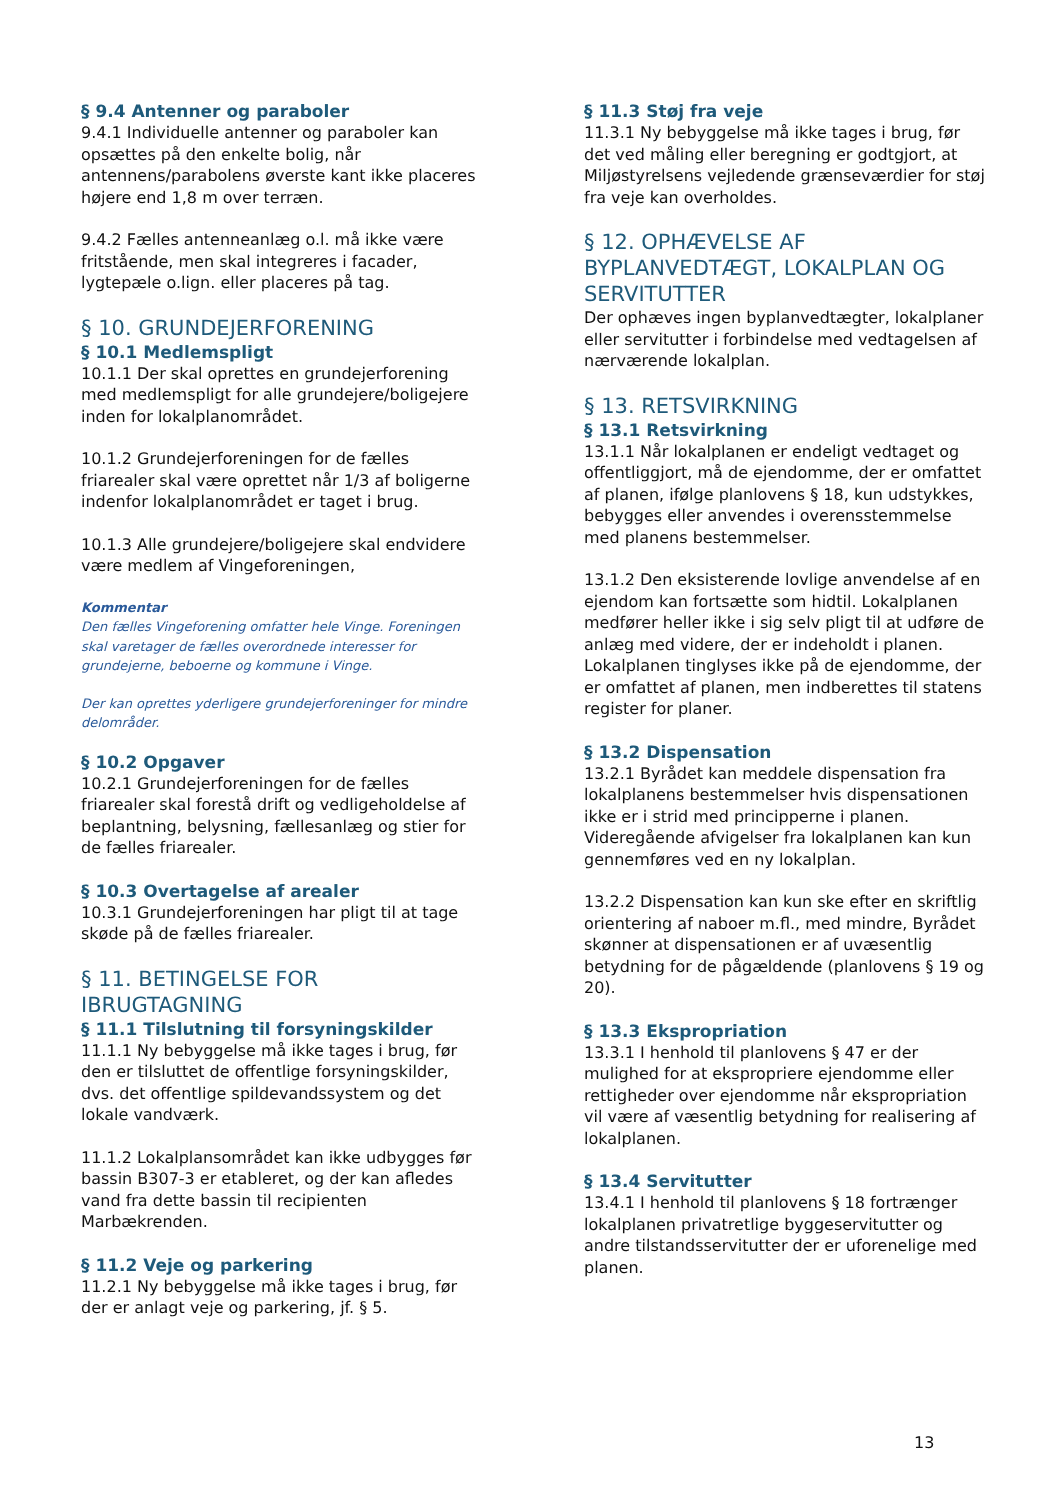§ 9.4 Antenner og paraboler
9.4.1 Individuelle antenner og paraboler kan opsættes på den enkelte bolig, når antennens/parabolens øverste kant ikke placeres højere end 1,8 m over terræn.
9.4.2 Fælles antenneanlæg o.l. må ikke være fritstående, men skal integreres i facader, lygtepæle o.lign. eller placeres på tag.
§ 10. GRUNDEJERFORENING
§ 10.1 Medlemspligt
10.1.1 Der skal oprettes en grundejerforening med medlemspligt for alle grundejere/boligejere inden for lokalplanområdet.
10.1.2 Grundejerforeningen for de fælles friarealer skal være oprettet når 1/3 af boligerne indenfor lokalplanområdet er taget i brug.
10.1.3 Alle grundejere/boligejere skal endvidere være medlem af Vingeforeningen,
Kommentar
Den fælles Vingeforening omfatter hele Vinge. Foreningen skal varetager de fælles overordnede interesser for grundejerne, beboerne og kommune i Vinge.
Der kan oprettes yderligere grundejerforeninger for mindre delområder.
§ 10.2 Opgaver
10.2.1 Grundejerforeningen for de fælles friarealer skal forestå drift og vedligeholdelse af beplantning, belysning, fællesanlæg og stier for de fælles friarealer.
§ 10.3 Overtagelse af arealer
10.3.1 Grundejerforeningen har pligt til at tage skøde på de fælles friarealer.
§ 11. BETINGELSE FOR IBRUGTAGNING
§ 11.1 Tilslutning til forsyningskilder
11.1.1 Ny bebyggelse må ikke tages i brug, før den er tilsluttet de offentlige forsyningskilder, dvs. det offentlige spildevandssystem og det lokale vandværk.
11.1.2 Lokalplansområdet kan ikke udbygges før bassin B307-3 er etableret, og der kan afledes vand fra dette bassin til recipienten Marbækrenden.
§ 11.2 Veje og parkering
11.2.1 Ny bebyggelse må ikke tages i brug, før der er anlagt veje og parkering, jf. § 5.
§ 11.3 Støj fra veje
11.3.1 Ny bebyggelse må ikke tages i brug, før det ved måling eller beregning er godtgjort, at Miljøstyrelsens vejledende grænseværdier for støj fra veje kan overholdes.
§ 12. OPHÆVELSE AF BYPLANVEDTÆGT, LOKALPLAN OG SERVITUTTER
Der ophæves ingen byplanvedtægter, lokalplaner eller servitutter i forbindelse med vedtagelsen af nærværende lokalplan.
§ 13. RETSVIRKNING
§ 13.1 Retsvirkning
13.1.1 Når lokalplanen er endeligt vedtaget og offentliggjort, må de ejendomme, der er omfattet af planen, ifølge planlovens § 18, kun udstykkes, bebygges eller anvendes i overensstemmelse med planens bestemmelser.
13.1.2 Den eksisterende lovlige anvendelse af en ejendom kan fortsætte som hidtil. Lokalplanen medfører heller ikke i sig selv pligt til at udføre de anlæg med videre, der er indeholdt i planen. Lokalplanen tinglyses ikke på de ejendomme, der er omfattet af planen, men indberettes til statens register for planer.
§ 13.2 Dispensation
13.2.1 Byrådet kan meddele dispensation fra lokalplanens bestemmelser hvis dispensationen ikke er i strid med principperne i planen. Videregående afvigelser fra lokalplanen kan kun gennemføres ved en ny lokalplan.
13.2.2 Dispensation kan kun ske efter en skriftlig orientering af naboer m.fl., med mindre, Byrådet skønner at dispensationen er af uvæsentlig betydning for de pågældende (planlovens § 19 og 20).
§ 13.3 Ekspropriation
13.3.1 I henhold til planlovens § 47 er der mulighed for at ekspropriere ejendomme eller rettigheder over ejendomme når ekspropriation vil være af væsentlig betydning for realisering af lokalplanen.
§ 13.4 Servitutter
13.4.1 I henhold til planlovens § 18 fortrænger lokalplanen privatretlige byggeservitutter og andre tilstandsservitutter der er uforenelige med planen.
13